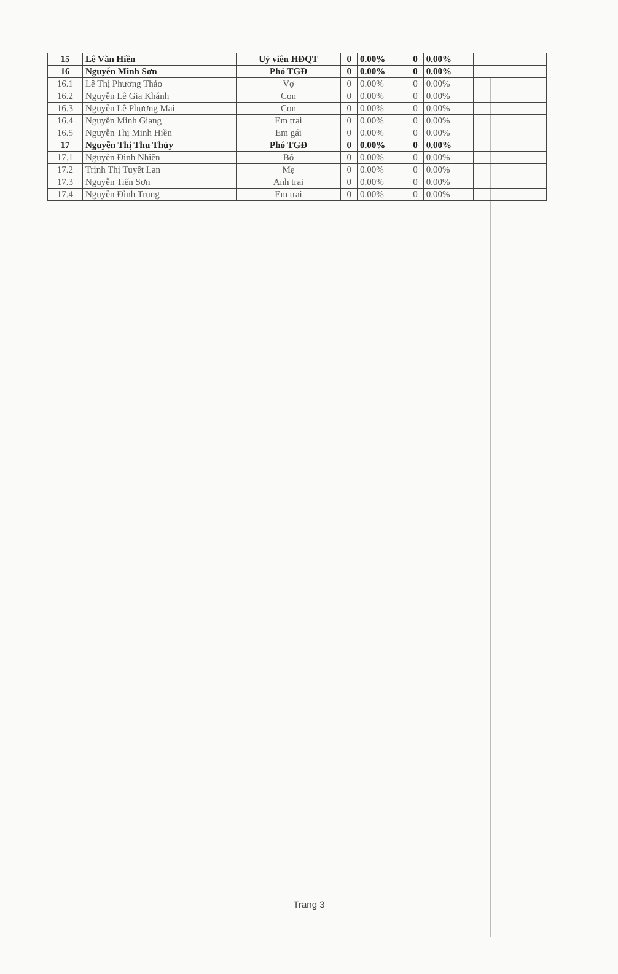| 15 | Lê Văn Hiền | Uỷ viên HĐQT | 0 | 0.00% | 0 | 0.00% | |
| 16 | Nguyễn Minh Sơn | Phó TGĐ | 0 | 0.00% | 0 | 0.00% | |
| 16.1 | Lê Thị Phương Thảo | Vợ | 0 | 0.00% | 0 | 0.00% | |
| 16.2 | Nguyễn Lê Gia Khánh | Con | 0 | 0.00% | 0 | 0.00% | |
| 16.3 | Nguyễn Lê Phương Mai | Con | 0 | 0.00% | 0 | 0.00% | |
| 16.4 | Nguyễn Minh Giang | Em trai | 0 | 0.00% | 0 | 0.00% | |
| 16.5 | Nguyễn Thị Minh Hiền | Em gái | 0 | 0.00% | 0 | 0.00% | |
| 17 | Nguyễn Thị Thu Thủy | Phó TGĐ | 0 | 0.00% | 0 | 0.00% | |
| 17.1 | Nguyễn Đình Nhiên | Bố | 0 | 0.00% | 0 | 0.00% | |
| 17.2 | Trịnh Thị Tuyết Lan | Mẹ | 0 | 0.00% | 0 | 0.00% | |
| 17.3 | Nguyễn Tiến Sơn | Anh trai | 0 | 0.00% | 0 | 0.00% | |
| 17.4 | Nguyễn Đình Trung | Em trai | 0 | 0.00% | 0 | 0.00% | |
Trang 3